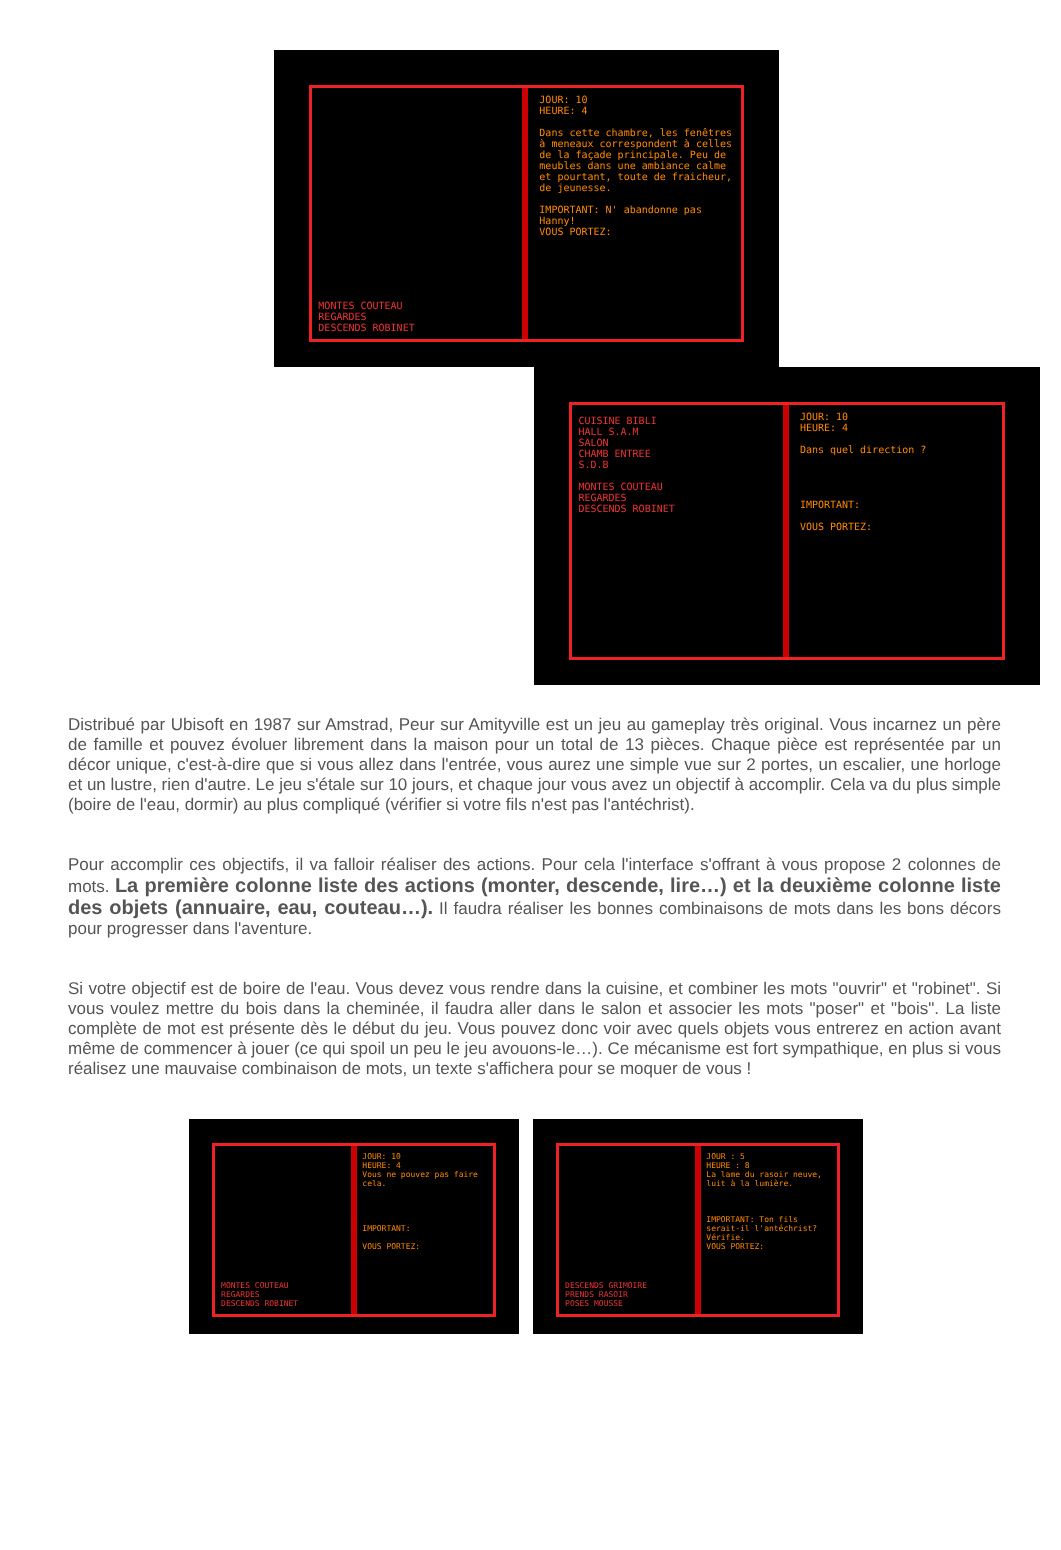JOUR: 10
HEURE: 4
Dans cette chambre, les fenêtres à meneaux correspondent à celles de la façade principale. Peu de meubles dans une ambiance calme et pourtant, toute de fraicheur, de jeunesse.
IMPORTANT: N' abandonne pas Hanny!
VOUS PORTEZ:
MONTES COUTEAU
REGARDES
DESCENDS ROBINET
CUISINE BIBLI
HALL S.A.M
SALON
CHAMB ENTREE
S.D.B
MONTES COUTEAU
REGARDES
DESCENDS ROBINET
JOUR: 10
HEURE: 4
Dans quel direction ?
IMPORTANT:
VOUS PORTEZ:
Distribué par Ubisoft en 1987 sur Amstrad, Peur sur Amityville est un jeu au gameplay très original. Vous incarnez un père de famille et pouvez évoluer librement dans la maison pour un total de 13 pièces. Chaque pièce est représentée par un décor unique, c'est-à-dire que si vous allez dans l'entrée, vous aurez une simple vue sur 2 portes, un escalier, une horloge et un lustre, rien d'autre. Le jeu s'étale sur 10 jours, et chaque jour vous avez un objectif à accomplir. Cela va du plus simple (boire de l'eau, dormir) au plus compliqué (vérifier si votre fils n'est pas l'antéchrist).
Pour accomplir ces objectifs, il va falloir réaliser des actions. Pour cela l'interface s'offrant à vous propose 2 colonnes de mots. La première colonne liste des actions (monter, descende, lire…) et la deuxième colonne liste des objets (annuaire, eau, couteau…). Il faudra réaliser les bonnes combinaisons de mots dans les bons décors pour progresser dans l'aventure.
Si votre objectif est de boire de l'eau. Vous devez vous rendre dans la cuisine, et combiner les mots "ouvrir" et "robinet". Si vous voulez mettre du bois dans la cheminée, il faudra aller dans le salon et associer les mots "poser" et "bois". La liste complète de mot est présente dès le début du jeu. Vous pouvez donc voir avec quels objets vous entrerez en action avant même de commencer à jouer (ce qui spoil un peu le jeu avouons-le…). Ce mécanisme est fort sympathique, en plus si vous réalisez une mauvaise combinaison de mots, un texte s'affichera pour se moquer de vous !
JOUR: 10
HEURE: 4
Vous ne pouvez pas faire cela.
IMPORTANT:
VOUS PORTEZ:
MONTES COUTEAU
REGARDES
DESCENDS ROBINET
JOUR : 5
HEURE : 8
La lame du rasoir neuve, luit à la lumière.
IMPORTANT: Ton fils serait-il l'antéchrist? Vérifie.
VOUS PORTEZ:
DESCENDS GRIMOIRE
PRENDS RASOIR
POSES MOUSSE